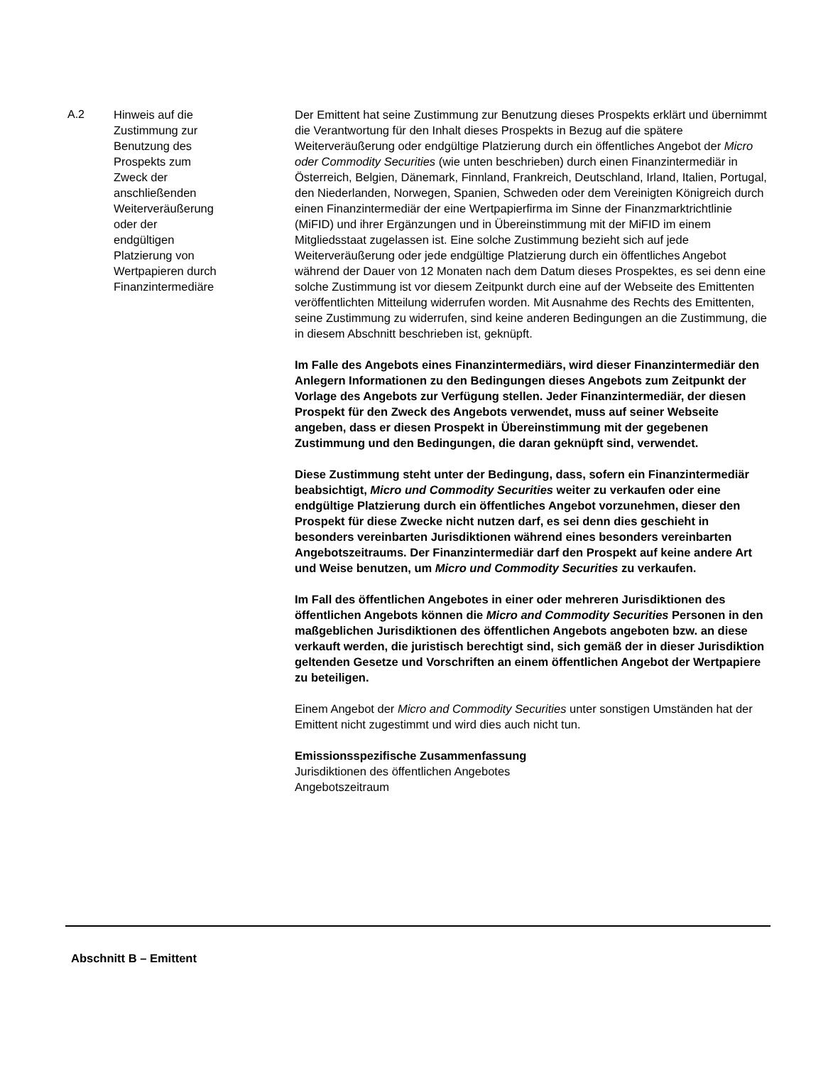| A.2 | Hinweis auf die Zustimmung zur Benutzung des Prospekts zum Zweck der anschließenden Weiterveräußerung oder der endgültigen Platzierung von Wertpapieren durch Finanzintermediäre | Der Emittent hat seine Zustimmung zur Benutzung dieses Prospekts erklärt und übernimmt die Verantwortung für den Inhalt dieses Prospekts in Bezug auf die spätere Weiterveräußerung oder endgültige Platzierung durch ein öffentliches Angebot der Micro oder Commodity Securities (wie unten beschrieben) durch einen Finanzintermediär in Österreich, Belgien, Dänemark, Finnland, Frankreich, Deutschland, Irland, Italien, Portugal, den Niederlanden, Norwegen, Spanien, Schweden oder dem Vereinigten Königreich durch einen Finanzintermediär der eine Wertpapierfirma im Sinne der Finanzmarktrichtlinie (MiFID) und ihrer Ergänzungen und in Übereinstimmung mit der MiFID im einem Mitgliedsstaat zugelassen ist. Eine solche Zustimmung bezieht sich auf jede Weiterveräußerung oder jede endgültige Platzierung durch ein öffentliches Angebot während der Dauer von 12 Monaten nach dem Datum dieses Prospektes, es sei denn eine solche Zustimmung ist vor diesem Zeitpunkt durch eine auf der Webseite des Emittenten veröffentlichten Mitteilung widerrufen worden. Mit Ausnahme des Rechts des Emittenten, seine Zustimmung zu widerrufen, sind keine anderen Bedingungen an die Zustimmung, die in diesem Abschnitt beschrieben ist, geknüpft. Im Falle des Angebots eines Finanzintermediärs, wird dieser Finanzintermediär den Anlegern Informationen zu den Bedingungen dieses Angebots zum Zeitpunkt der Vorlage des Angebots zur Verfügung stellen. Jeder Finanzintermediär, der diesen Prospekt für den Zweck des Angebots verwendet, muss auf seiner Webseite angeben, dass er diesen Prospekt in Übereinstimmung mit der gegebenen Zustimmung und den Bedingungen, die daran geknüpft sind, verwendet. Diese Zustimmung steht unter der Bedingung, dass, sofern ein Finanzintermediär beabsichtigt, Micro und Commodity Securities weiter zu verkaufen oder eine endgültige Platzierung durch ein öffentliches Angebot vorzunehmen, dieser den Prospekt für diese Zwecke nicht nutzen darf, es sei denn dies geschieht in besonders vereinbarten Jurisdiktionen während eines besonders vereinbarten Angebotszeitraums. Der Finanzintermediär darf den Prospekt auf keine andere Art und Weise benutzen, um Micro und Commodity Securities zu verkaufen. Im Fall des öffentlichen Angebotes in einer oder mehreren Jurisdiktionen des öffentlichen Angebots können die Micro and Commodity Securities Personen in den maßgeblichen Jurisdiktionen des öffentlichen Angebots angeboten bzw. an diese verkauft werden, die juristisch berechtigt sind, sich gemäß der in dieser Jurisdiktion geltenden Gesetze und Vorschriften an einem öffentlichen Angebot der Wertpapiere zu beteiligen. Einem Angebot der Micro and Commodity Securities unter sonstigen Umständen hat der Emittent nicht zugestimmt und wird dies auch nicht tun. Emissionsspezifische Zusammenfassung Jurisdiktionen des öffentlichen Angebotes Angebotszeitraum |
Abschnitt B – Emittent